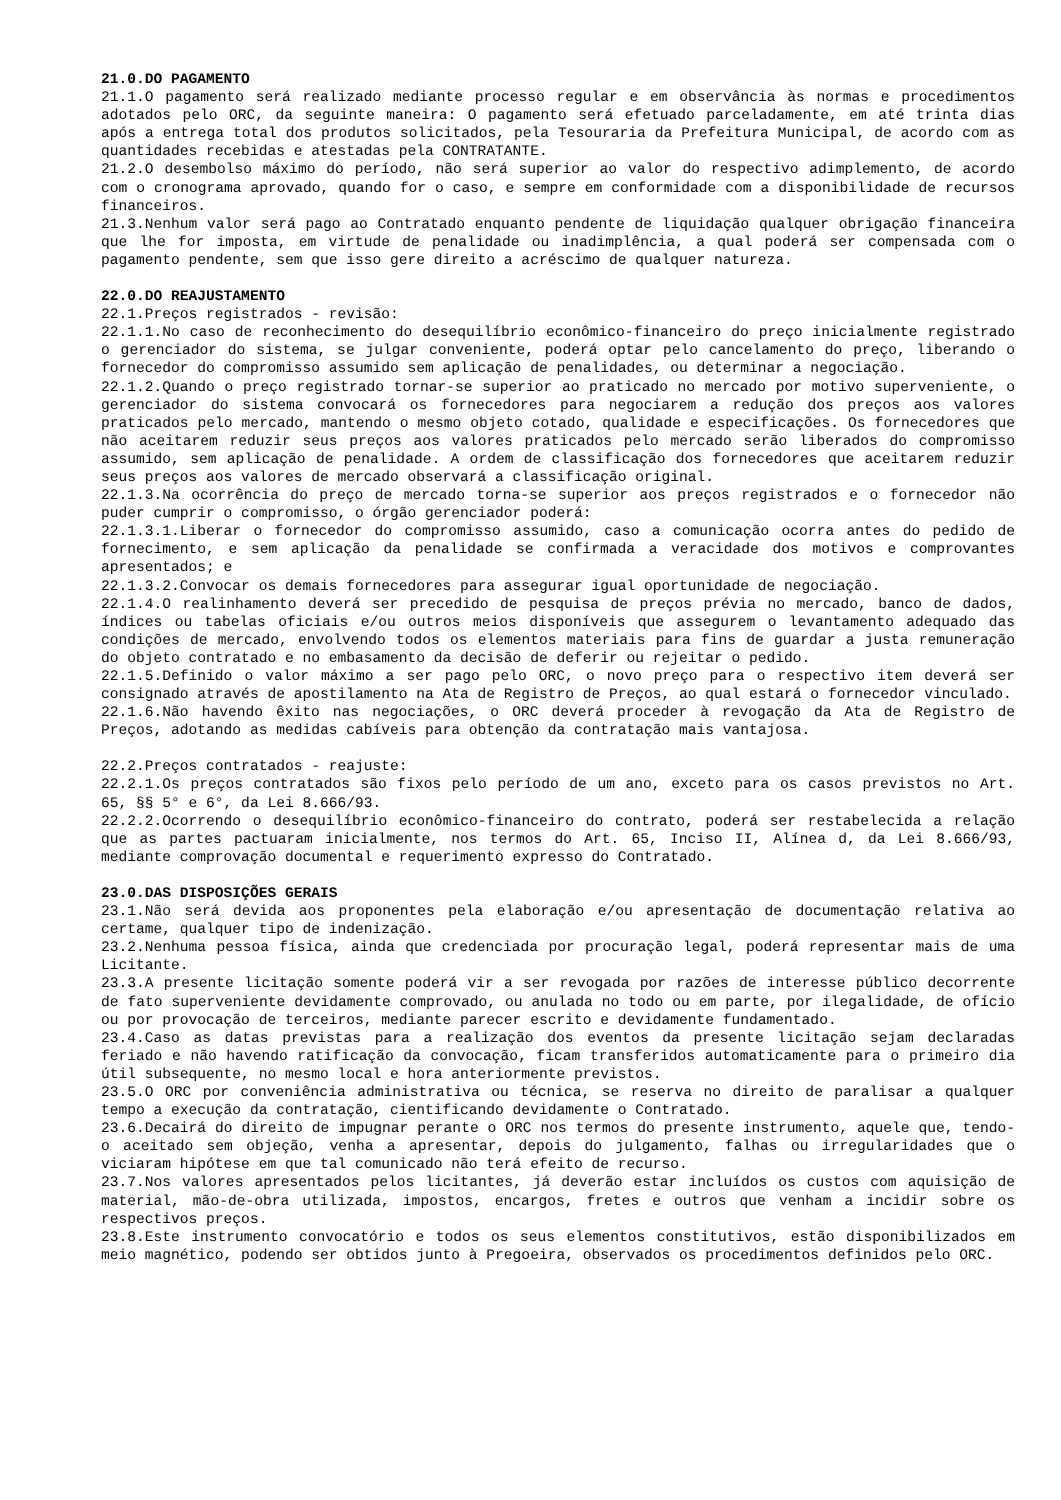21.0.DO PAGAMENTO
21.1.O pagamento será realizado mediante processo regular e em observância às normas e procedimentos adotados pelo ORC, da seguinte maneira: O pagamento será efetuado parceladamente, em até trinta dias após a entrega total dos produtos solicitados, pela Tesouraria da Prefeitura Municipal, de acordo com as quantidades recebidas e atestadas pela CONTRATANTE.
21.2.O desembolso máximo do período, não será superior ao valor do respectivo adimplemento, de acordo com o cronograma aprovado, quando for o caso, e sempre em conformidade com a disponibilidade de recursos financeiros.
21.3.Nenhum valor será pago ao Contratado enquanto pendente de liquidação qualquer obrigação financeira que lhe for imposta, em virtude de penalidade ou inadimplência, a qual poderá ser compensada com o pagamento pendente, sem que isso gere direito a acréscimo de qualquer natureza.
22.0.DO REAJUSTAMENTO
22.1.Preços registrados - revisão:
22.1.1.No caso de reconhecimento do desequilíbrio econômico-financeiro do preço inicialmente registrado o gerenciador do sistema, se julgar conveniente, poderá optar pelo cancelamento do preço, liberando o fornecedor do compromisso assumido sem aplicação de penalidades, ou determinar a negociação.
22.1.2.Quando o preço registrado tornar-se superior ao praticado no mercado por motivo superveniente, o gerenciador do sistema convocará os fornecedores para negociarem a redução dos preços aos valores praticados pelo mercado, mantendo o mesmo objeto cotado, qualidade e especificações. Os fornecedores que não aceitarem reduzir seus preços aos valores praticados pelo mercado serão liberados do compromisso assumido, sem aplicação de penalidade. A ordem de classificação dos fornecedores que aceitarem reduzir seus preços aos valores de mercado observará a classificação original.
22.1.3.Na ocorrência do preço de mercado torna-se superior aos preços registrados e o fornecedor não puder cumprir o compromisso, o órgão gerenciador poderá:
22.1.3.1.Liberar o fornecedor do compromisso assumido, caso a comunicação ocorra antes do pedido de fornecimento, e sem aplicação da penalidade se confirmada a veracidade dos motivos e comprovantes apresentados; e
22.1.3.2.Convocar os demais fornecedores para assegurar igual oportunidade de negociação.
22.1.4.O realinhamento deverá ser precedido de pesquisa de preços prévia no mercado, banco de dados, índices ou tabelas oficiais e/ou outros meios disponíveis que assegurem o levantamento adequado das condições de mercado, envolvendo todos os elementos materiais para fins de guardar a justa remuneração do objeto contratado e no embasamento da decisão de deferir ou rejeitar o pedido.
22.1.5.Definido o valor máximo a ser pago pelo ORC, o novo preço para o respectivo item deverá ser consignado através de apostilamento na Ata de Registro de Preços, ao qual estará o fornecedor vinculado.
22.1.6.Não havendo êxito nas negociações, o ORC deverá proceder à revogação da Ata de Registro de Preços, adotando as medidas cabíveis para obtenção da contratação mais vantajosa.
22.2.Preços contratados - reajuste:
22.2.1.Os preços contratados são fixos pelo período de um ano, exceto para os casos previstos no Art. 65, §§ 5° e 6°, da Lei 8.666/93.
22.2.2.Ocorrendo o desequilíbrio econômico-financeiro do contrato, poderá ser restabelecida a relação que as partes pactuaram inicialmente, nos termos do Art. 65, Inciso II, Alínea d, da Lei 8.666/93, mediante comprovação documental e requerimento expresso do Contratado.
23.0.DAS DISPOSIÇÕES GERAIS
23.1.Não será devida aos proponentes pela elaboração e/ou apresentação de documentação relativa ao certame, qualquer tipo de indenização.
23.2.Nenhuma pessoa física, ainda que credenciada por procuração legal, poderá representar mais de uma Licitante.
23.3.A presente licitação somente poderá vir a ser revogada por razões de interesse público decorrente de fato superveniente devidamente comprovado, ou anulada no todo ou em parte, por ilegalidade, de ofício ou por provocação de terceiros, mediante parecer escrito e devidamente fundamentado.
23.4.Caso as datas previstas para a realização dos eventos da presente licitação sejam declaradas feriado e não havendo ratificação da convocação, ficam transferidos automaticamente para o primeiro dia útil subsequente, no mesmo local e hora anteriormente previstos.
23.5.O ORC por conveniência administrativa ou técnica, se reserva no direito de paralisar a qualquer tempo a execução da contratação, cientificando devidamente o Contratado.
23.6.Decairá do direito de impugnar perante o ORC nos termos do presente instrumento, aquele que, tendo-o aceitado sem objeção, venha a apresentar, depois do julgamento, falhas ou irregularidades que o viciaram hipótese em que tal comunicado não terá efeito de recurso.
23.7.Nos valores apresentados pelos licitantes, já deverão estar incluídos os custos com aquisição de material, mão-de-obra utilizada, impostos, encargos, fretes e outros que venham a incidir sobre os respectivos preços.
23.8.Este instrumento convocatório e todos os seus elementos constitutivos, estão disponibilizados em meio magnético, podendo ser obtidos junto à Pregoeira, observados os procedimentos definidos pelo ORC.